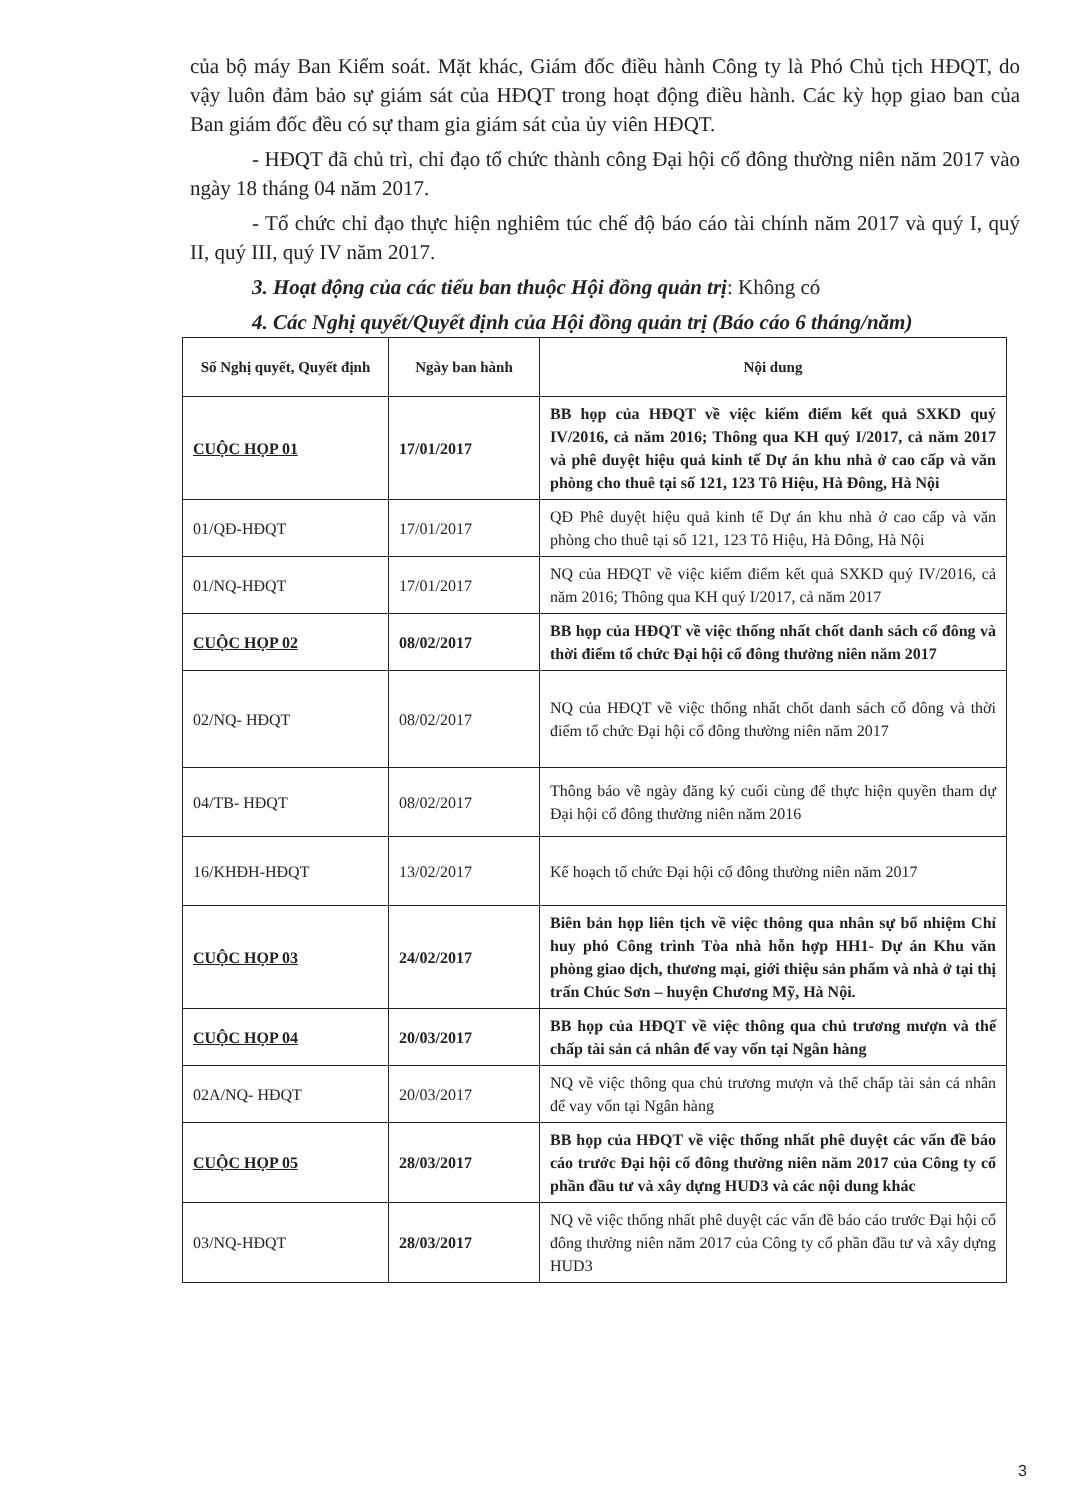của bộ máy Ban Kiểm soát. Mặt khác, Giám đốc điều hành Công ty là Phó Chủ tịch HĐQT, do vậy luôn đảm bảo sự giám sát của HĐQT trong hoạt động điều hành. Các kỳ họp giao ban của Ban giám đốc đều có sự tham gia giám sát của ủy viên HĐQT.
- HĐQT đã chủ trì, chỉ đạo tổ chức thành công Đại hội cổ đông thường niên năm 2017 vào ngày 18 tháng 04 năm 2017.
- Tổ chức chỉ đạo thực hiện nghiêm túc chế độ báo cáo tài chính năm 2017 và quý I, quý II, quý III, quý IV năm 2017.
3. Hoạt động của các tiểu ban thuộc Hội đồng quản trị: Không có
4. Các Nghị quyết/Quyết định của Hội đồng quản trị (Báo cáo 6 tháng/năm)
| Số Nghị quyết, Quyết định | Ngày ban hành | Nội dung |
| --- | --- | --- |
| CUỘC HỌP 01 | 17/01/2017 | BB họp của HĐQT về việc kiểm điểm kết quả SXKD quý IV/2016, cả năm 2016; Thông qua KH quý I/2017, cả năm 2017 và phê duyệt hiệu quả kinh tế Dự án khu nhà ở cao cấp và văn phòng cho thuê tại số 121, 123 Tô Hiệu, Hà Đông, Hà Nội |
| 01/QĐ-HĐQT | 17/01/2017 | QĐ Phê duyệt hiệu quả kinh tế Dự án khu nhà ở cao cấp và văn phòng cho thuê tại số 121, 123 Tô Hiệu, Hà Đông, Hà Nội |
| 01/NQ-HĐQT | 17/01/2017 | NQ của HĐQT về việc kiểm điểm kết quả SXKD quý IV/2016, cả năm 2016; Thông qua KH quý I/2017, cả năm 2017 |
| CUỘC HỌP 02 | 08/02/2017 | BB họp của HĐQT về việc thống nhất chốt danh sách cổ đông và thời điểm tổ chức Đại hội cổ đông thường niên năm 2017 |
| 02/NQ- HĐQT | 08/02/2017 | NQ của HĐQT về việc thống nhất chốt danh sách cổ đông và thời điểm tổ chức Đại hội cổ đông thường niên năm 2017 |
| 04/TB- HĐQT | 08/02/2017 | Thông báo về ngày đăng ký cuối cùng để thực hiện quyền tham dự Đại hội cổ đông thường niên năm 2016 |
| 16/KHĐH-HĐQT | 13/02/2017 | Kế hoạch tổ chức Đại hội cổ đông thường niên năm 2017 |
| CUỘC HỌP 03 | 24/02/2017 | Biên bản họp liên tịch về việc thông qua nhân sự bổ nhiệm Chỉ huy phó Công trình Tòa nhà hỗn hợp HH1- Dự án Khu văn phòng giao dịch, thương mại, giới thiệu sản phẩm và nhà ở tại thị trấn Chúc Sơn – huyện Chương Mỹ, Hà Nội. |
| CUỘC HỌP 04 | 20/03/2017 | BB họp của HĐQT về việc thông qua chủ trương mượn và thế chấp tài sản cá nhân để vay vốn tại Ngân hàng |
| 02A/NQ- HĐQT | 20/03/2017 | NQ về việc thông qua chủ trương mượn và thế chấp tài sản cá nhân để vay vốn tại Ngân hàng |
| CUỘC HỌP 05 | 28/03/2017 | BB họp của HĐQT về việc thống nhất phê duyệt các vấn đề báo cáo trước Đại hội cổ đông thường niên năm 2017 của Công ty cổ phần đầu tư và xây dựng HUD3 và các nội dung khác |
| 03/NQ-HĐQT | 28/03/2017 | NQ về việc thống nhất phê duyệt các vấn đề báo cáo trước Đại hội cổ đông thường niên năm 2017 của Công ty cổ phần đầu tư và xây dựng HUD3 |
3